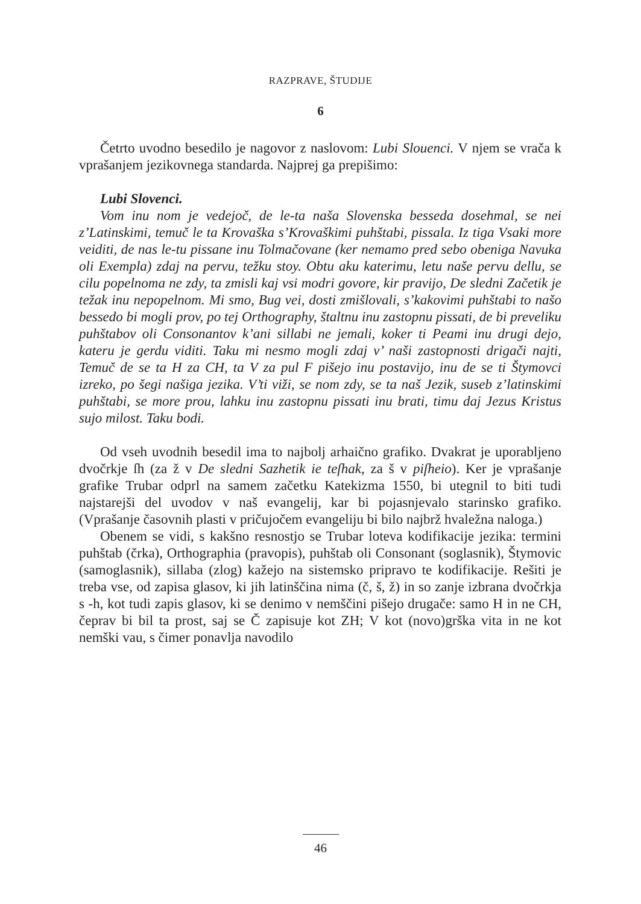RAZPRAVE, ŠTUDIJE
6
Četrto uvodno besedilo je nagovor z naslovom: Lubi Slouenci. V njem se vrača k vprašanjem jezikovnega standarda. Najprej ga prepišimo:
Lubi Slovenci.
Vom inu nom je vedejoč, de le-ta naša Slovenska besseda dosehmal, se nei z’Latinskimi, temuč le ta Krovaška s’Krovaškimi puhštabi, pissala. Iz tiga Vsaki more veiditi, de nas le-tu pissane inu Tolmačovane (ker nemamo pred sebo obeniga Navuka oli Exempla) zdaj na pervu, težku stoy. Obtu aku katerimu, letu naše pervu dellu, se cilu popelnoma ne zdy, ta zmisli kaj vsi modri govore, kir pravijo, De sledni Začetik je težak inu nepopelnom. Mi smo, Bug vei, dosti zmišlovali, s’kakovimi puhštabi to našo bessedo bi mogli prov, po tej Orthography, štaltnu inu zastopnu pissati, de bi preveliku puhštabov oli Consonantov k’ani sillabi ne jemali, koker ti Peami inu drugi dejo, kateru je gerdu viditi. Taku mi nesmo mogli zdaj v’ naši zastopnosti drigači najti, Temuč de se ta H za CH, ta V za pul F pišejo inu postavijo, inu de se ti Štymovci izreko, po šegi našiga jezika. V’ti viži, se nom zdy, se ta naš Jezik, suseb z’latinskimi puhštabi, se more prou, lahku inu zastopnu pissati inu brati, timu daj Jezus Kristus sujo milost. Taku bodi.
Od vseh uvodnih besedil ima to najbolj arhaično grafiko. Dvakrat je uporabljeno dvočrkje ſh (za ž v De sledni Sazhetik ie teſhak, za š v piſheio). Ker je vprašanje grafike Trubar odprl na samem začetku Katekizma 1550, bi utegnil to biti tudi najstarejši del uvodov v naš evangelij, kar bi pojasnjevalo starinsko grafiko. (Vprašanje časovnih plasti v pričujočem evangeliju bi bilo najbrž hvaležna naloga.)
Obenem se vidi, s kakšno resnostjo se Trubar loteva kodifikacije jezika: termini puhštab (črka), Orthographia (pravopis), puhštab oli Consonant (soglasnik), Štymovic (samoglasnik), sillaba (zlog) kažejo na sistemsko pripravo te kodifikacije. Rešiti je treba vse, od zapisa glasov, ki jih latinščina nima (č, š, ž) in so zanje izbrana dvočrkja s -h, kot tudi zapis glasov, ki se denimo v nemščini pišejo drugače: samo H in ne CH, čeprav bi bil ta prost, saj se Č zapisuje kot ZH; V kot (novo)grška vita in ne kot nemški vau, s čimer ponavlja navodilo
46